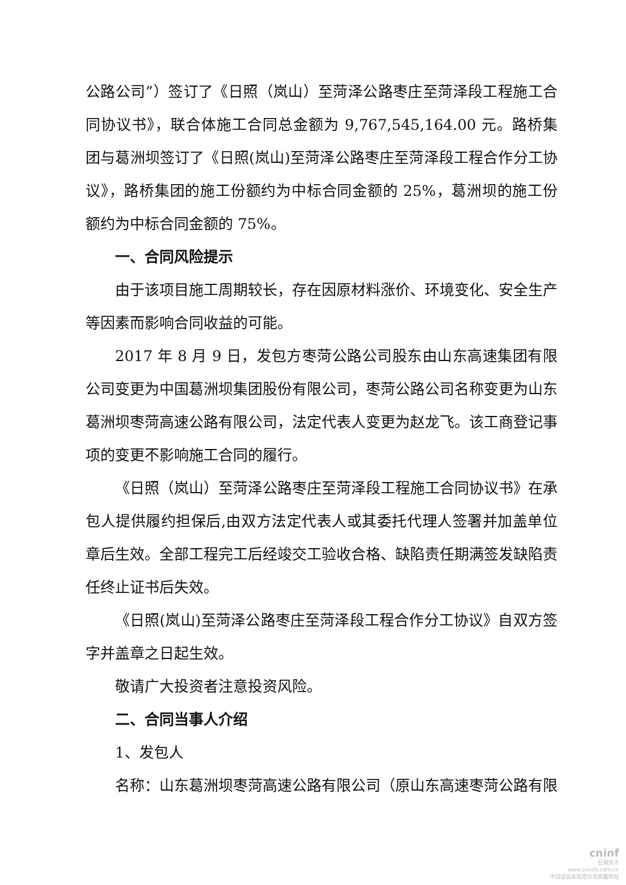公路公司”）签订了《日照（岚山）至菏泽公路枣庄至菏泽段工程施工合同协议书》，联合体施工合同总金额为 9,767,545,164.00 元。路桥集团与葛洲坝签订了《日照(岚山)至菏泽公路枣庄至菏泽段工程合作分工协议》，路桥集团的施工份额约为中标合同金额的 25%，葛洲坝的施工份额约为中标合同金额的 75%。
一、合同风险提示
由于该项目施工周期较长，存在因原材料涨价、环境变化、安全生产等因素而影响合同收益的可能。
2017 年 8 月 9 日，发包方枣菏公路公司股东由山东高速集团有限公司变更为中国葛洲坝集团股份有限公司，枣菏公路公司名称变更为山东葛洲坝枣菏高速公路有限公司，法定代表人变更为赵龙飞。该工商登记事项的变更不影响施工合同的履行。
《日照（岚山）至菏泽公路枣庄至菏泽段工程施工合同协议书》在承包人提供履约担保后,由双方法定代表人或其委托代理人签署并加盖单位章后生效。全部工程完工后经竣交工验收合格、缺陷责任期满签发缺陷责任终止证书后失效。
《日照(岚山)至菏泽公路枣庄至菏泽段工程合作分工协议》自双方签字并盖章之日起生效。
敬请广大投资者注意投资风险。
二、合同当事人介绍
1、发包人
名称：山东葛洲坝枣菏高速公路有限公司（原山东高速枣菏公路有限
cninf
巨潮资讯
www.cninfo.com.cn
中国证监会指定信息披露网站